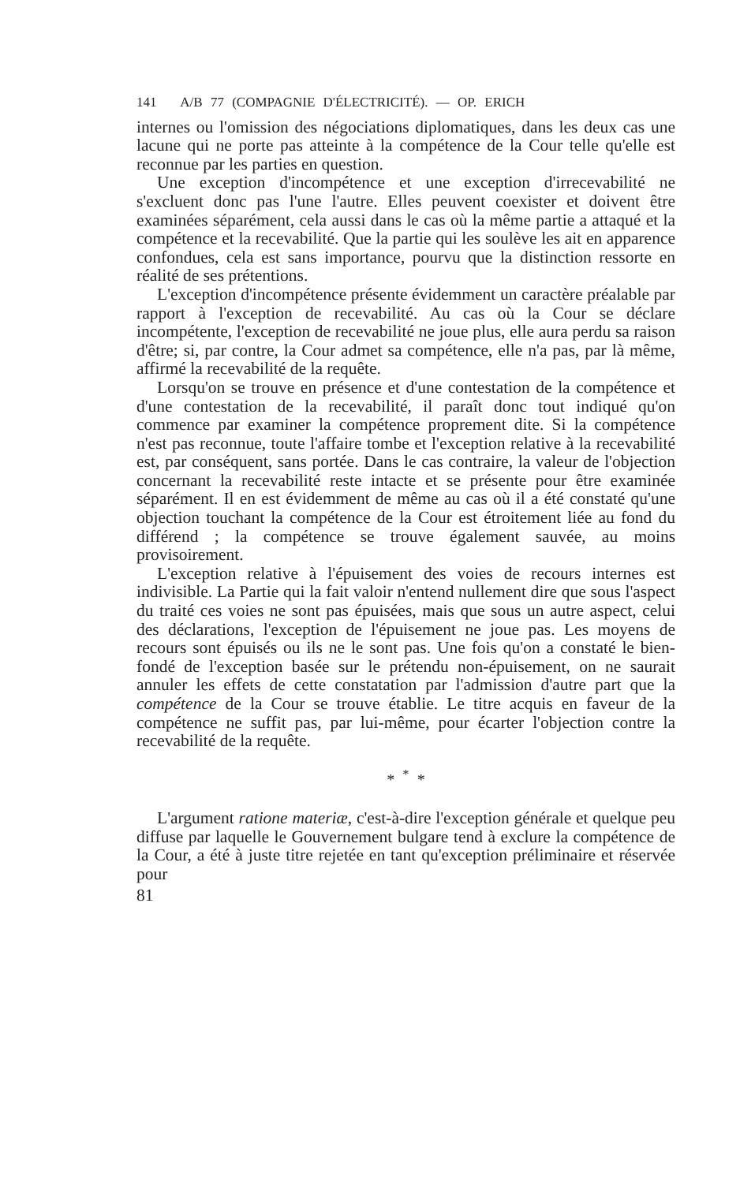141 A/B 77 (COMPAGNIE D'ÉLECTRICITÉ). — OP. ERICH
internes ou l'omission des négociations diplomatiques, dans les deux cas une lacune qui ne porte pas atteinte à la compétence de la Cour telle qu'elle est reconnue par les parties en question.
Une exception d'incompétence et une exception d'irrecevabilité ne s'excluent donc pas l'une l'autre. Elles peuvent coexister et doivent être examinées séparément, cela aussi dans le cas où la même partie a attaqué et la compétence et la recevabilité. Que la partie qui les soulève les ait en apparence confondues, cela est sans importance, pourvu que la distinction ressorte en réalité de ses prétentions.
L'exception d'incompétence présente évidemment un caractère préalable par rapport à l'exception de recevabilité. Au cas où la Cour se déclare incompétente, l'exception de recevabilité ne joue plus, elle aura perdu sa raison d'être; si, par contre, la Cour admet sa compétence, elle n'a pas, par là même, affirmé la recevabilité de la requête.
Lorsqu'on se trouve en présence et d'une contestation de la compétence et d'une contestation de la recevabilité, il paraît donc tout indiqué qu'on commence par examiner la compétence proprement dite. Si la compétence n'est pas reconnue, toute l'affaire tombe et l'exception relative à la recevabilité est, par conséquent, sans portée. Dans le cas contraire, la valeur de l'objection concernant la recevabilité reste intacte et se présente pour être examinée séparément. Il en est évidemment de même au cas où il a été constaté qu'une objection touchant la compétence de la Cour est étroitement liée au fond du différend ; la compétence se trouve également sauvée, au moins provisoirement.
L'exception relative à l'épuisement des voies de recours internes est indivisible. La Partie qui la fait valoir n'entend nullement dire que sous l'aspect du traité ces voies ne sont pas épuisées, mais que sous un autre aspect, celui des déclarations, l'exception de l'épuisement ne joue pas. Les moyens de recours sont épuisés ou ils ne le sont pas. Une fois qu'on a constaté le bien-fondé de l'exception basée sur le prétendu non-épuisement, on ne saurait annuler les effets de cette constatation par l'admission d'autre part que la compétence de la Cour se trouve établie. Le titre acquis en faveur de la compétence ne suffit pas, par lui-même, pour écarter l'objection contre la recevabilité de la requête.
* <sup>*</sup> *
L'argument ratione materiæ, c'est-à-dire l'exception générale et quelque peu diffuse par laquelle le Gouvernement bulgare tend à exclure la compétence de la Cour, a été à juste titre rejetée en tant qu'exception préliminaire et réservée pour
81